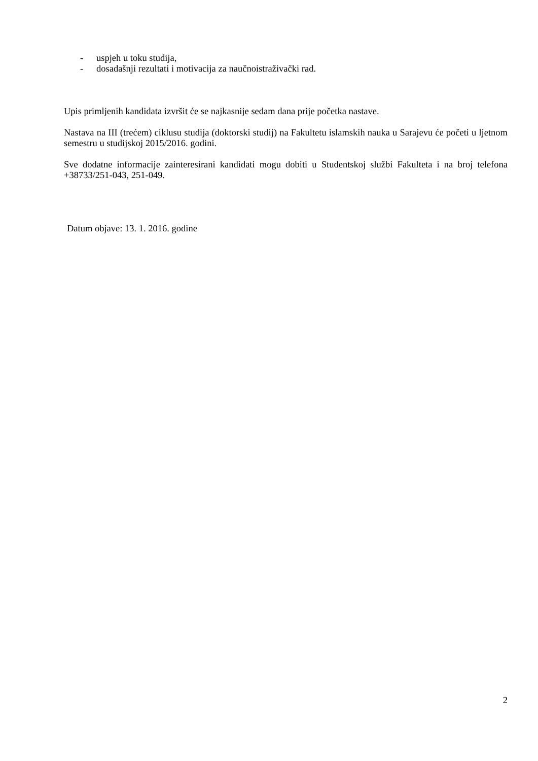- uspjeh u toku studija,
- dosadašnji rezultati i motivacija za naučnoistraživački rad.
Upis primljenih kandidata izvršit će se najkasnije sedam dana prije početka nastave.
Nastava na III (trećem) ciklusu studija (doktorski studij) na Fakultetu islamskih nauka u Sarajevu će početi u ljetnom semestru u studijskoj 2015/2016. godini.
Sve dodatne informacije zainteresirani kandidati mogu dobiti u Studentskoj službi Fakulteta i na broj telefona +38733/251-043, 251-049.
Datum objave: 13. 1. 2016. godine
2